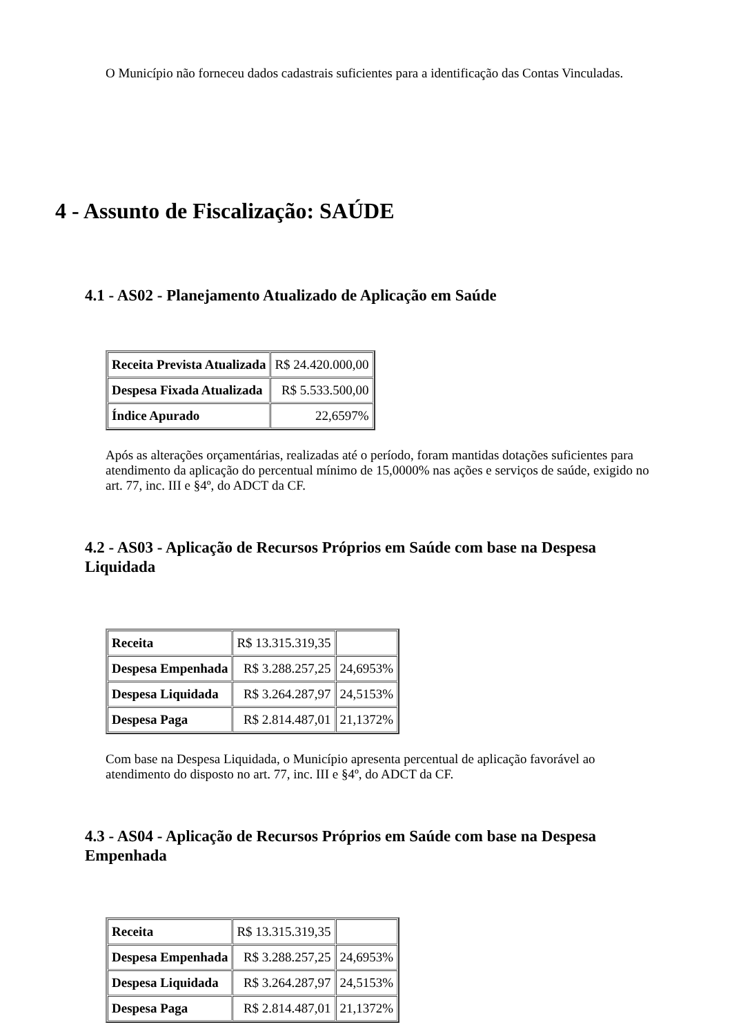O Município não forneceu dados cadastrais suficientes para a identificação das Contas Vinculadas.
4 - Assunto de Fiscalização: SAÚDE
4.1 - AS02 - Planejamento Atualizado de Aplicação em Saúde
| Receita Prevista Atualizada | R$ 24.420.000,00 |
| Despesa Fixada Atualizada | R$ 5.533.500,00 |
| Índice Apurado | 22,6597% |
Após as alterações orçamentárias, realizadas até o período, foram mantidas dotações suficientes para atendimento da aplicação do percentual mínimo de 15,0000% nas ações e serviços de saúde, exigido no art. 77, inc. III e §4º, do ADCT da CF.
4.2 - AS03 - Aplicação de Recursos Próprios em Saúde com base na Despesa Liquidada
| Receita | R$ 13.315.319,35 | |
| Despesa Empenhada | R$ 3.288.257,25 | 24,6953% |
| Despesa Liquidada | R$ 3.264.287,97 | 24,5153% |
| Despesa Paga | R$ 2.814.487,01 | 21,1372% |
Com base na Despesa Liquidada, o Município apresenta percentual de aplicação favorável ao atendimento do disposto no art. 77, inc. III e §4º, do ADCT da CF.
4.3 - AS04 - Aplicação de Recursos Próprios em Saúde com base na Despesa Empenhada
| Receita | R$ 13.315.319,35 | |
| Despesa Empenhada | R$ 3.288.257,25 | 24,6953% |
| Despesa Liquidada | R$ 3.264.287,97 | 24,5153% |
| Despesa Paga | R$ 2.814.487,01 | 21,1372% |